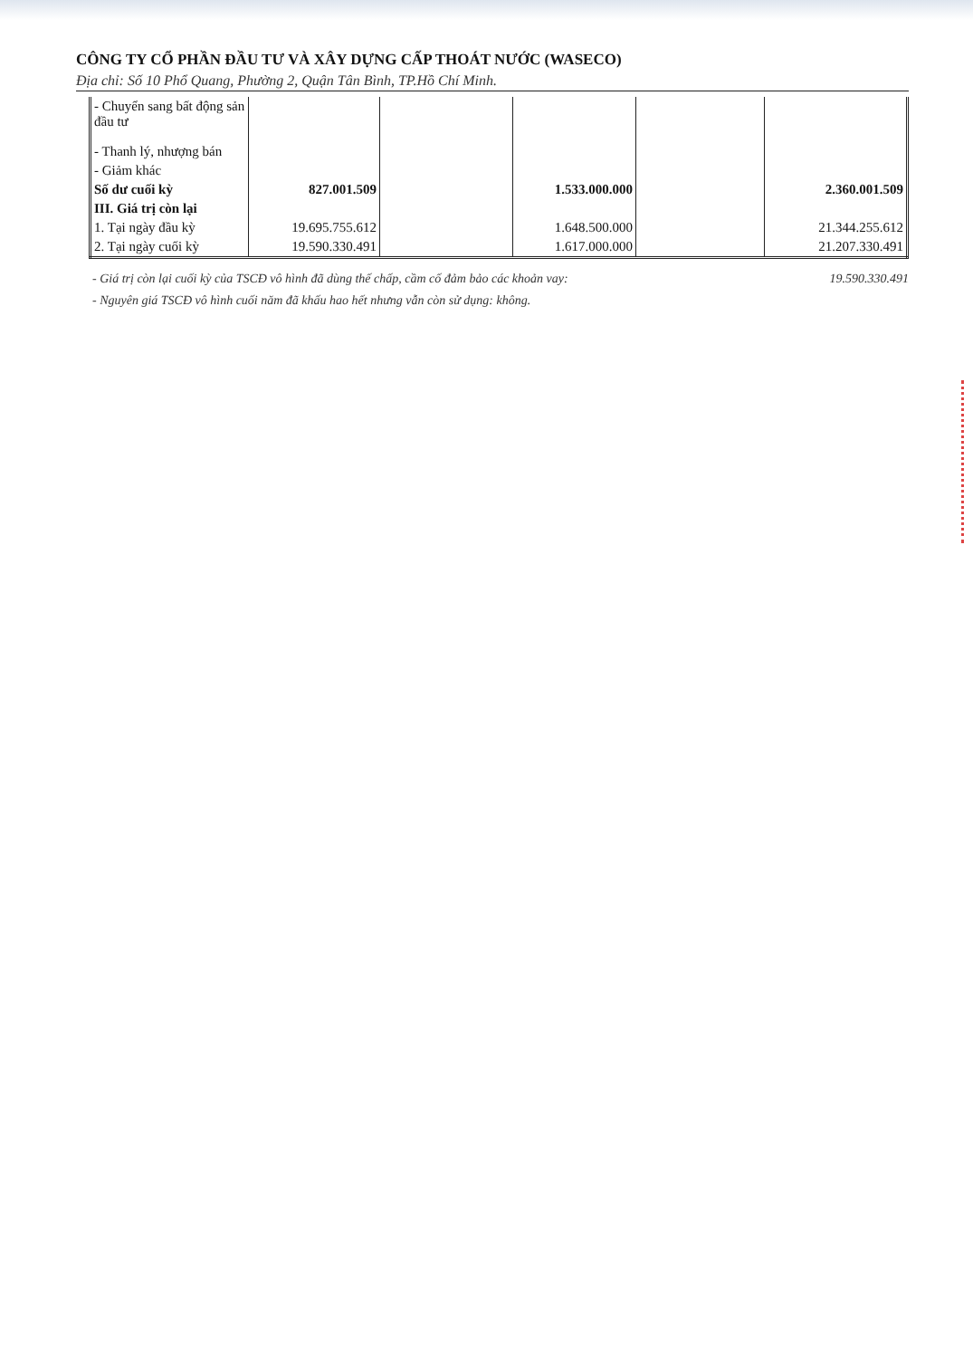CÔNG TY CỔ PHẦN ĐẦU TƯ VÀ XÂY DỰNG CẤP THOÁT NƯỚC (WASECO)
Địa chỉ: Số 10 Phổ Quang, Phường 2, Quận Tân Bình, TP.Hồ Chí Minh.
| - Chuyển sang bất động sản đầu tư | | | | | |
| - Thanh lý, nhượng bán | | | | | |
| - Giảm khác | | | | | |
| Số dư cuối kỳ | 827.001.509 | | 1.533.000.000 | | 2.360.001.509 |
| III. Giá trị còn lại | | | | | |
| 1. Tại ngày đầu kỳ | 19.695.755.612 | | 1.648.500.000 | | 21.344.255.612 |
| 2. Tại ngày cuối kỳ | 19.590.330.491 | | 1.617.000.000 | | 21.207.330.491 |
- Giá trị còn lại cuối kỳ của TSCĐ vô hình đã dùng thế chấp, cầm cố đảm bảo các khoản vay: 19.590.330.491
- Nguyên giá TSCĐ vô hình cuối năm đã khấu hao hết nhưng vẫn còn sử dụng: không.